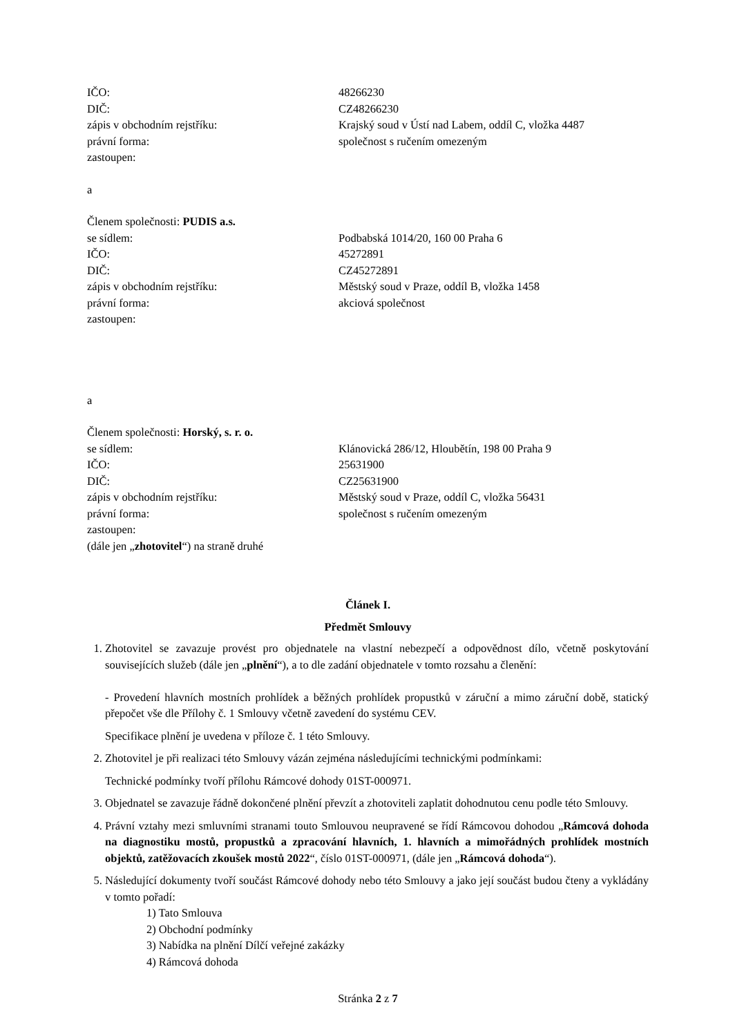IČO: 48266230
DIČ: CZ48266230
zápis v obchodním rejstříku: Krajský soud v Ústí nad Labem, oddíl C, vložka 4487
právní forma: společnost s ručením omezeným
zastoupen:
a
Členem společnosti: PUDIS a.s.
se sídlem: Podbabská 1014/20, 160 00 Praha 6
IČO: 45272891
DIČ: CZ45272891
zápis v obchodním rejstříku: Městský soud v Praze, oddíl B, vložka 1458
právní forma: akciová společnost
zastoupen:
a
Členem společnosti: Horský, s. r. o.
se sídlem: Klánovická 286/12, Hloubětín, 198 00 Praha 9
IČO: 25631900
DIČ: CZ25631900
zápis v obchodním rejstříku: Městský soud v Praze, oddíl C, vložka 56431
právní forma: společnost s ručením omezeným
zastoupen:
(dále jen „zhotovitel“) na straně druhé
Článek I.
Předmět Smlouvy
1. Zhotovitel se zavazuje provést pro objednatele na vlastní nebezpečí a odpovědnost dílo, včetně poskytování souvisejících služeb (dále jen „plnění“), a to dle zadání objednatele v tomto rozsahu a členění:
- Provedení hlavních mostních prohlídek a běžných prohlídek propustků v záruční a mimo záruční době, statický přepočet vše dle Přílohy č. 1 Smlouvy včetně zavedení do systému CEV.
Specifikace plnění je uvedena v příloze č. 1 této Smlouvy.
2. Zhotovitel je při realizaci této Smlouvy vázán zejména následujícími technickými podmínkami:
Technické podmínky tvoří přílohu Rámcové dohody 01ST-000971.
3. Objednatel se zavazuje řádně dokončené plnění převzít a zhotoviteli zaplatit dohodnutou cenu podle této Smlouvy.
4. Právní vztahy mezi smluvními stranami touto Smlouvou neupravené se řídí Rámcovou dohodou „Rámcová dohoda na diagnostiku mostů, propustků a zpracování hlavních, 1. hlavních a mimořádných prohlídek mostních objektů, zatěžovacích zkoušek mostů 2022“, číslo 01ST-000971, (dále jen „Rámcová dohoda“).
5. Následující dokumenty tvoří součást Rámcové dohody nebo této Smlouvy a jako její součást budou čteny a vykládány v tomto pořadí:
1) Tato Smlouva
2) Obchodní podmínky
3) Nabídka na plnění Dílčí veřejné zakázky
4) Rámcová dohoda
Stránka 2 z 7